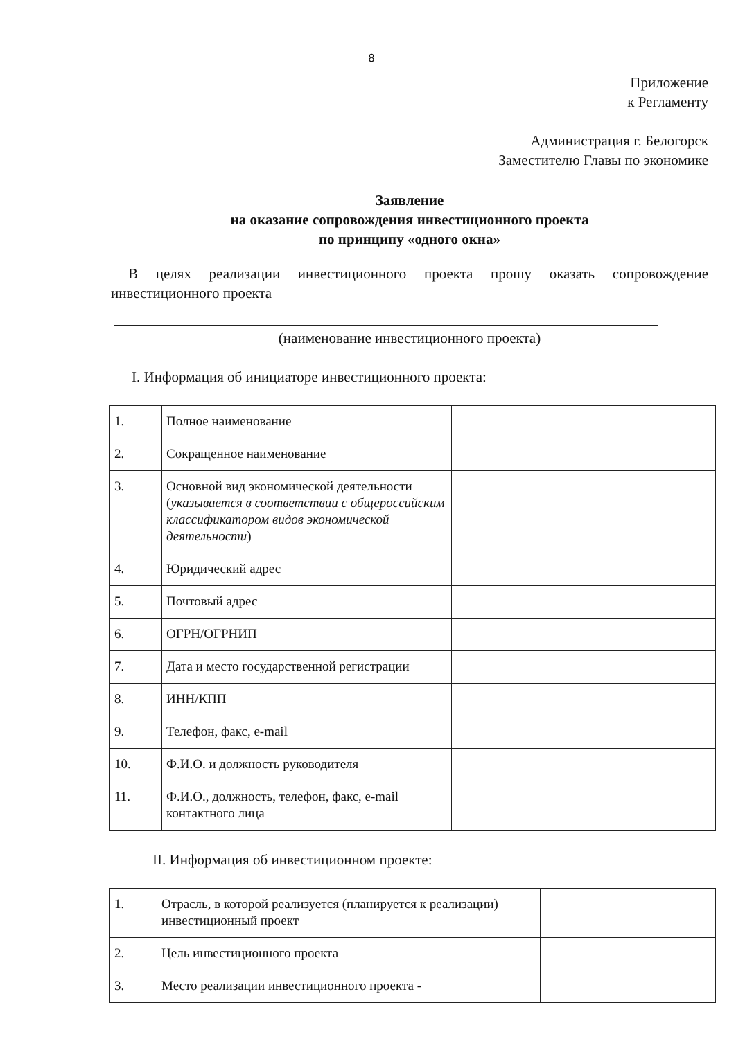8
Приложение
к Регламенту
Администрация г. Белогорск
Заместителю Главы по экономике
Заявление
на оказание сопровождения инвестиционного проекта
по принципу «одного окна»
В целях реализации инвестиционного проекта прошу оказать сопровождение инвестиционного проекта
(наименование инвестиционного проекта)
I. Информация об инициаторе инвестиционного проекта:
| 1. | Полное наименование | |
| 2. | Сокращенное наименование | |
| 3. | Основной вид экономической деятельности ( указывается в соответствии с общероссийским классификатором видов экономической деятельности ) | |
| 4. | Юридический адрес | |
| 5. | Почтовый адрес | |
| 6. | ОГРН/ОГРНИП | |
| 7. | Дата и место государственной регистрации | |
| 8. | ИНН/КПП | |
| 9. | Телефон, факс, e-mail | |
| 10. | Ф.И.О. и должность руководителя | |
| 11. | Ф.И.О., должность, телефон, факс, e-mail контактного лица | |
II. Информация об инвестиционном проекте:
| 1. | Отрасль, в которой реализуется (планируется к реализации) инвестиционный проект | |
| 2. | Цель инвестиционного проекта | |
| 3. | Место реализации инвестиционного проекта - | |